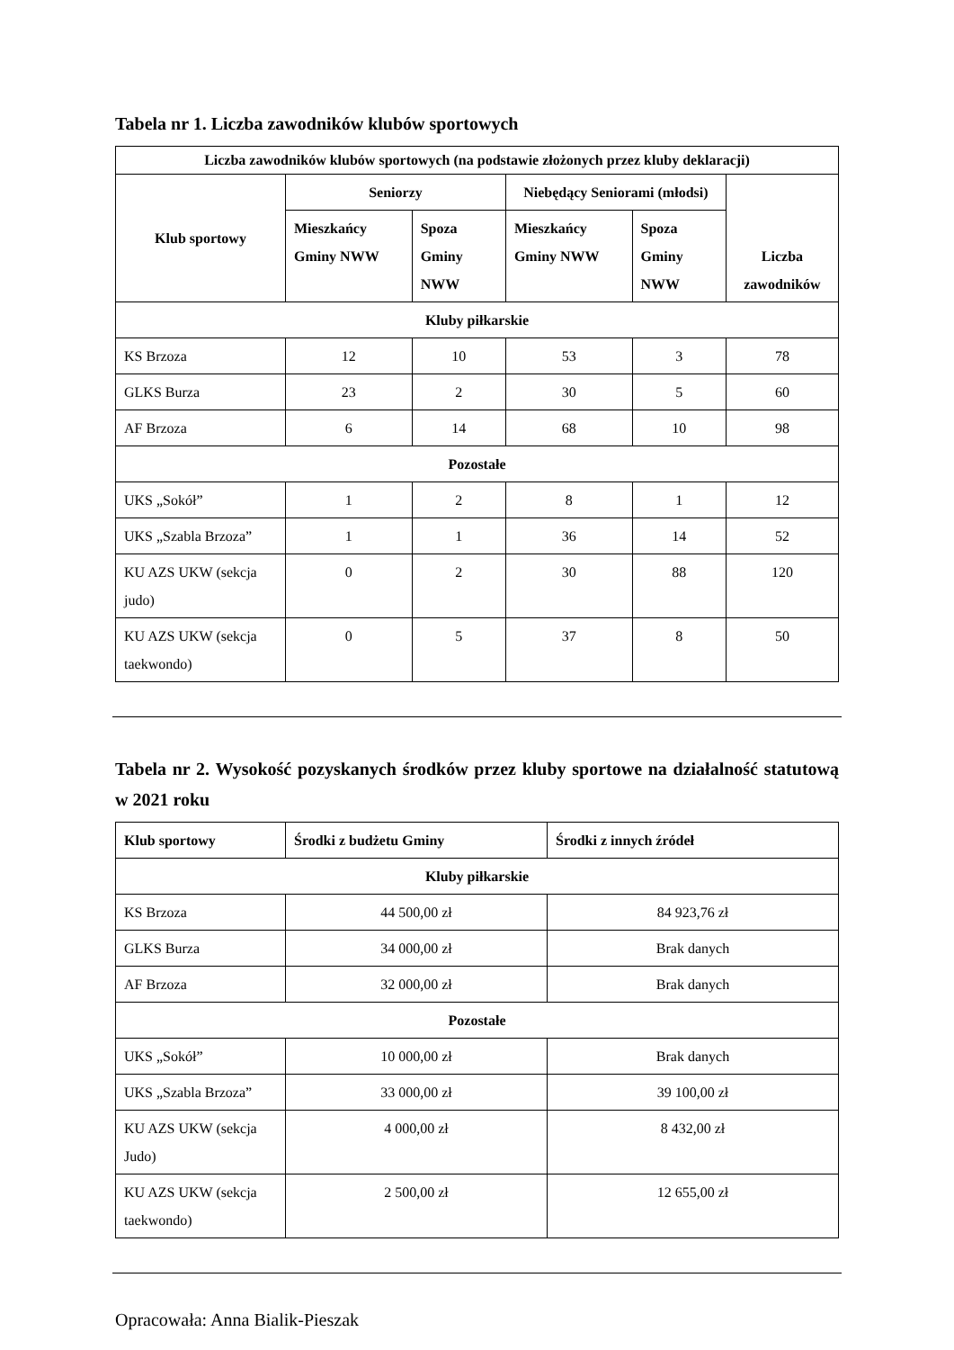Tabela nr 1. Liczba zawodników klubów sportowych
| Liczba zawodników klubów sportowych (na podstawie złożonych przez kluby deklaracji) | | | | | |
| --- | --- | --- | --- | --- | --- |
| Klub sportowy | Seniorzy | | Niebędący Seniorami (młodsi) | | Liczba zawodników |
| | Mieszkańcy Gminy NWW | Spoza Gminy NWW | Mieszkańcy Gminy NWW | Spoza Gminy NWW | |
| Kluby piłkarskie | | | | | |
| KS Brzoza | 12 | 10 | 53 | 3 | 78 |
| GLKS Burza | 23 | 2 | 30 | 5 | 60 |
| AF Brzoza | 6 | 14 | 68 | 10 | 98 |
| Pozostałe | | | | | |
| UKS „Sokół” | 1 | 2 | 8 | 1 | 12 |
| UKS „Szabla Brzoza” | 1 | 1 | 36 | 14 | 52 |
| KU AZS UKW (sekcja judo) | 0 | 2 | 30 | 88 | 120 |
| KU AZS UKW (sekcja taekwondo) | 0 | 5 | 37 | 8 | 50 |
Tabela nr 2. Wysokość pozyskanych środków przez kluby sportowe na działalność statutową w 2021 roku
| Klub sportowy | Środki z budżetu Gminy | Środki z innych źródeł |
| --- | --- | --- |
| Kluby piłkarskie | | |
| KS Brzoza | 44 500,00 zł | 84 923,76 zł |
| GLKS Burza | 34 000,00 zł | Brak danych |
| AF Brzoza | 32 000,00 zł | Brak danych |
| Pozostałe | | |
| UKS „Sokół” | 10 000,00 zł | Brak danych |
| UKS „Szabla Brzoza” | 33 000,00 zł | 39 100,00 zł |
| KU AZS UKW (sekcja Judo) | 4 000,00 zł | 8 432,00 zł |
| KU AZS UKW (sekcja taekwondo) | 2 500,00 zł | 12 655,00 zł |
Opracowała: Anna Bialik-Pieszak